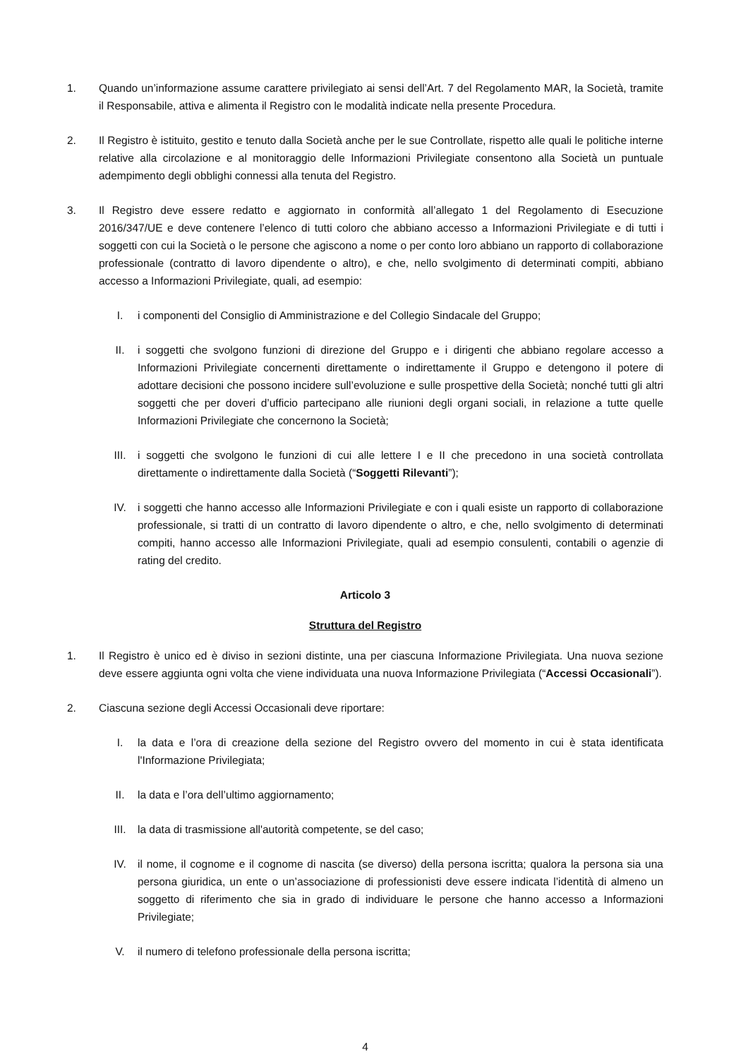1. Quando un’informazione assume carattere privilegiato ai sensi dell’Art. 7 del Regolamento MAR, la Società, tramite il Responsabile, attiva e alimenta il Registro con le modalità indicate nella presente Procedura.
2. Il Registro è istituito, gestito e tenuto dalla Società anche per le sue Controllate, rispetto alle quali le politiche interne relative alla circolazione e al monitoraggio delle Informazioni Privilegiate consentono alla Società un puntuale adempimento degli obblighi connessi alla tenuta del Registro.
3. Il Registro deve essere redatto e aggiornato in conformità all’allegato 1 del Regolamento di Esecuzione 2016/347/UE e deve contenere l’elenco di tutti coloro che abbiano accesso a Informazioni Privilegiate e di tutti i soggetti con cui la Società o le persone che agiscono a nome o per conto loro abbiano un rapporto di collaborazione professionale (contratto di lavoro dipendente o altro), e che, nello svolgimento di determinati compiti, abbiano accesso a Informazioni Privilegiate, quali, ad esempio:
I. i componenti del Consiglio di Amministrazione e del Collegio Sindacale del Gruppo;
II. i soggetti che svolgono funzioni di direzione del Gruppo e i dirigenti che abbiano regolare accesso a Informazioni Privilegiate concernenti direttamente o indirettamente il Gruppo e detengono il potere di adottare decisioni che possono incidere sull’evoluzione e sulle prospettive della Società; nonché tutti gli altri soggetti che per doveri d’ufficio partecipano alle riunioni degli organi sociali, in relazione a tutte quelle Informazioni Privilegiate che concernono la Società;
III. i soggetti che svolgono le funzioni di cui alle lettere I e II che precedono in una società controllata direttamente o indirettamente dalla Società (“Soggetti Rilevanti”);
IV. i soggetti che hanno accesso alle Informazioni Privilegiate e con i quali esiste un rapporto di collaborazione professionale, si tratti di un contratto di lavoro dipendente o altro, e che, nello svolgimento di determinati compiti, hanno accesso alle Informazioni Privilegiate, quali ad esempio consulenti, contabili o agenzie di rating del credito.
Articolo 3
Struttura del Registro
1. Il Registro è unico ed è diviso in sezioni distinte, una per ciascuna Informazione Privilegiata. Una nuova sezione deve essere aggiunta ogni volta che viene individuata una nuova Informazione Privilegiata (“Accessi Occasionali”).
2. Ciascuna sezione degli Accessi Occasionali deve riportare:
I. la data e l’ora di creazione della sezione del Registro ovvero del momento in cui è stata identificata l'Informazione Privilegiata;
II. la data e l’ora dell’ultimo aggiornamento;
III. la data di trasmissione all'autorità competente, se del caso;
IV. il nome, il cognome e il cognome di nascita (se diverso) della persona iscritta; qualora la persona sia una persona giuridica, un ente o un’associazione di professionisti deve essere indicata l’identità di almeno un soggetto di riferimento che sia in grado di individuare le persone che hanno accesso a Informazioni Privilegiate;
V. il numero di telefono professionale della persona iscritta;
4